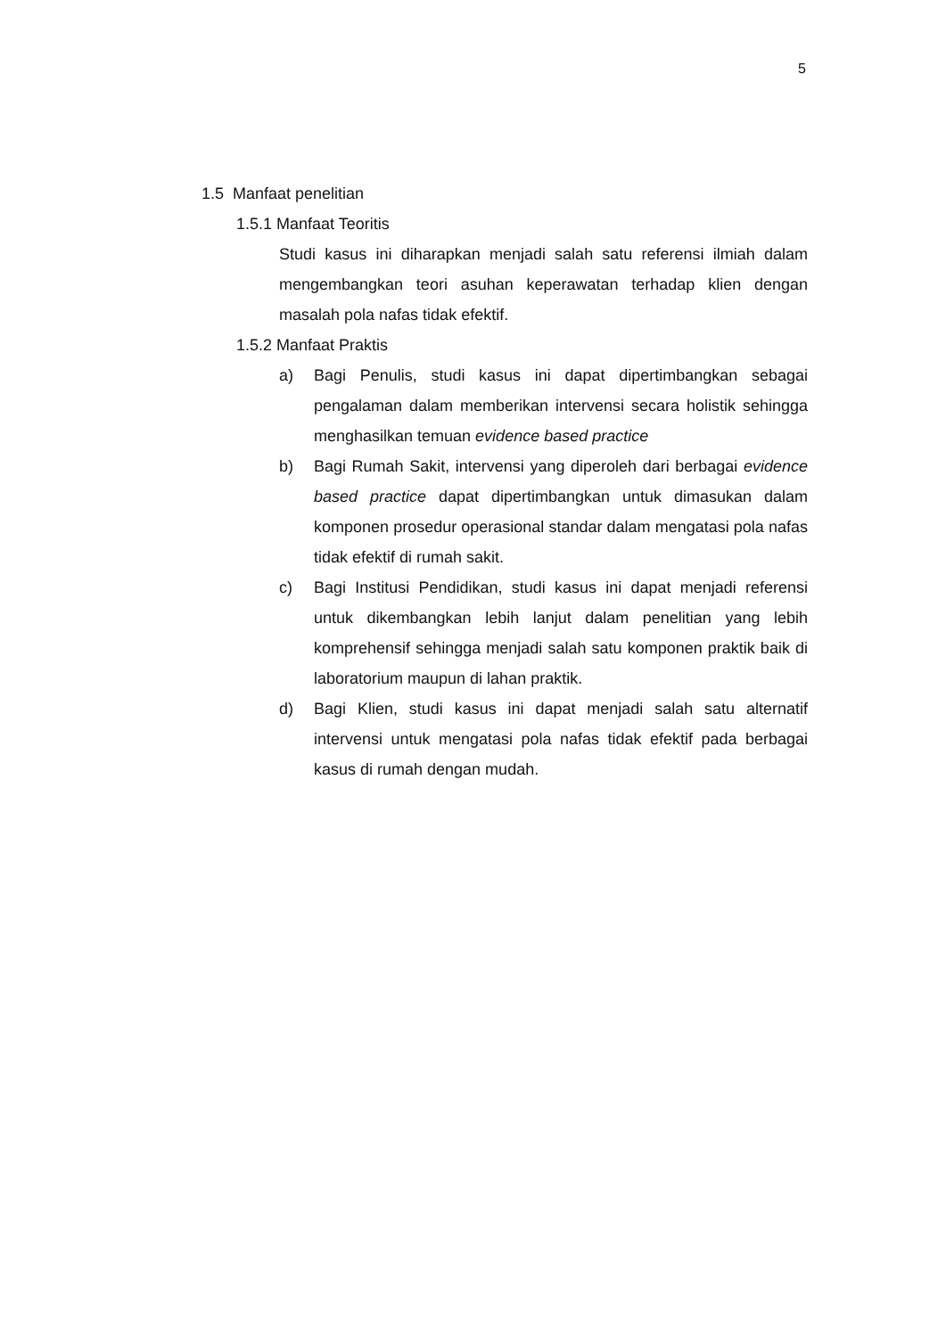5
1.5 Manfaat penelitian
1.5.1 Manfaat Teoritis
Studi kasus ini diharapkan menjadi salah satu referensi ilmiah dalam mengembangkan teori asuhan keperawatan terhadap klien dengan masalah pola nafas tidak efektif.
1.5.2 Manfaat Praktis
a) Bagi Penulis, studi kasus ini dapat dipertimbangkan sebagai pengalaman dalam memberikan intervensi secara holistik sehingga menghasilkan temuan evidence based practice
b) Bagi Rumah Sakit, intervensi yang diperoleh dari berbagai evidence based practice dapat dipertimbangkan untuk dimasukan dalam komponen prosedur operasional standar dalam mengatasi pola nafas tidak efektif di rumah sakit.
c) Bagi Institusi Pendidikan, studi kasus ini dapat menjadi referensi untuk dikembangkan lebih lanjut dalam penelitian yang lebih komprehensif sehingga menjadi salah satu komponen praktik baik di laboratorium maupun di lahan praktik.
d) Bagi Klien, studi kasus ini dapat menjadi salah satu alternatif intervensi untuk mengatasi pola nafas tidak efektif pada berbagai kasus di rumah dengan mudah.